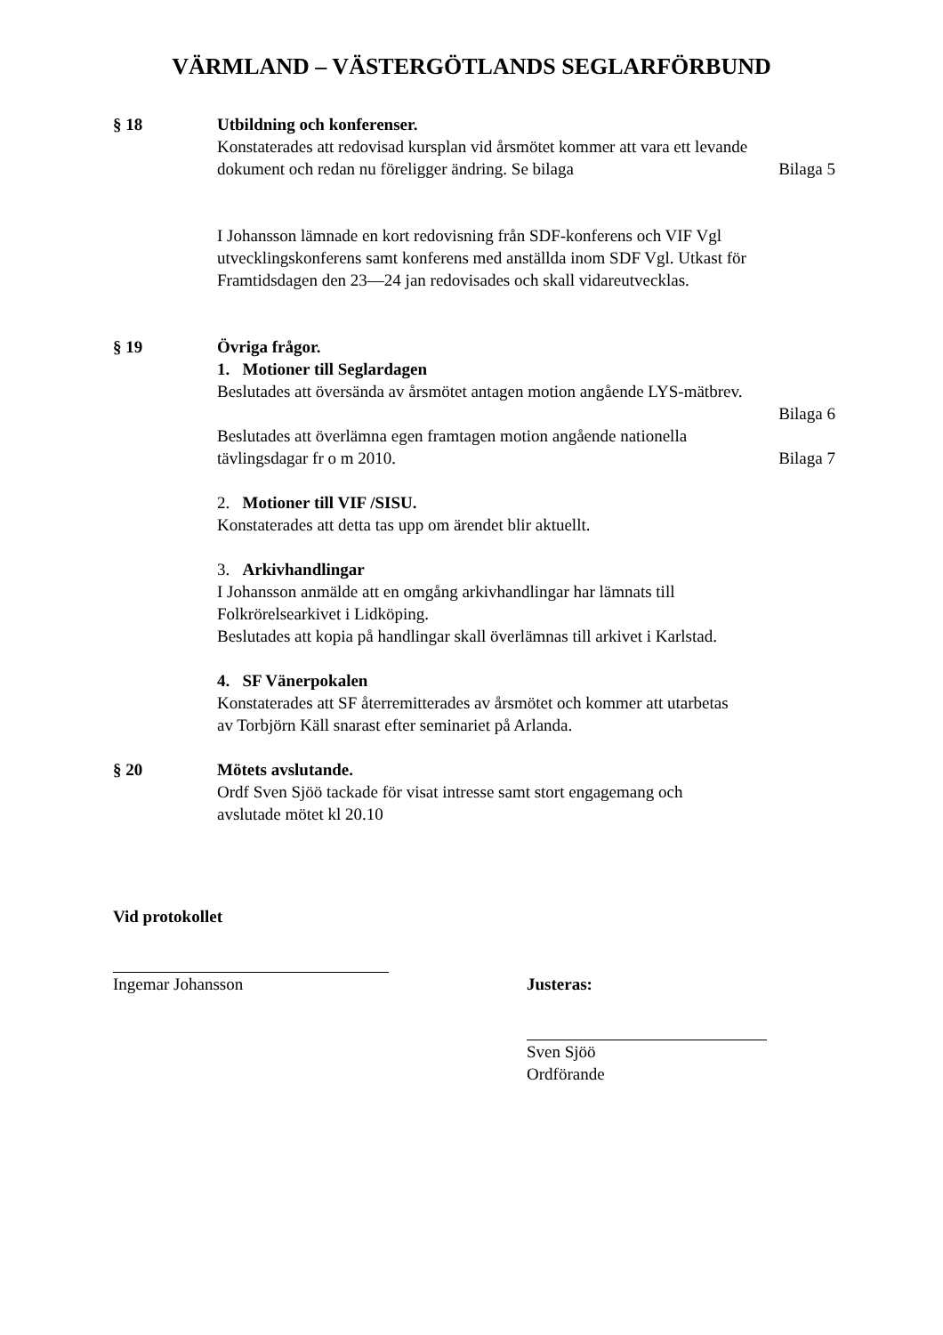VÄRMLAND – VÄSTERGÖTLANDS SEGLARFÖRBUND
§ 18 Utbildning och konferenser.
Konstaterades att redovisad kursplan vid årsmötet kommer att vara ett levande
dokument och redan nu föreligger ändring. Se bilaga Bilaga 5
I Johansson lämnade en kort redovisning från SDF-konferens och VIF Vgl utvecklingskonferens samt konferens med anställda inom SDF Vgl. Utkast för Framtidsdagen den 23—24 jan redovisades och skall vidareutvecklas.
§ 19 Övriga frågor.
1. Motioner till Seglardagen
Beslutades att översända av årsmötet antagen motion angående LYS-mätbrev.
Bilaga 6
Beslutades att överlämna egen framtagen motion angående nationella
tävlingsdagar fr o m 2010. Bilaga 7
2. Motioner till VIF /SISU.
Konstaterades att detta tas upp om ärendet blir aktuellt.
3. Arkivhandlingar
I Johansson anmälde att en omgång arkivhandlingar har lämnats till
Folkrörelsearkivet i Lidköping.
Beslutades att kopia på handlingar skall överlämnas till arkivet i Karlstad.
4. SF Vänerpokalen
Konstaterades att SF återremitterades av årsmötet och kommer att utarbetas
av Torbjörn Käll snarast efter seminariet på Arlanda.
§ 20 Mötets avslutande.
Ordf Sven Sjöö tackade för visat intresse samt stort engagemang och
avslutade mötet kl 20.10
Vid protokollet
Ingemar Johansson Justeras:
Sven Sjöö
Ordförande